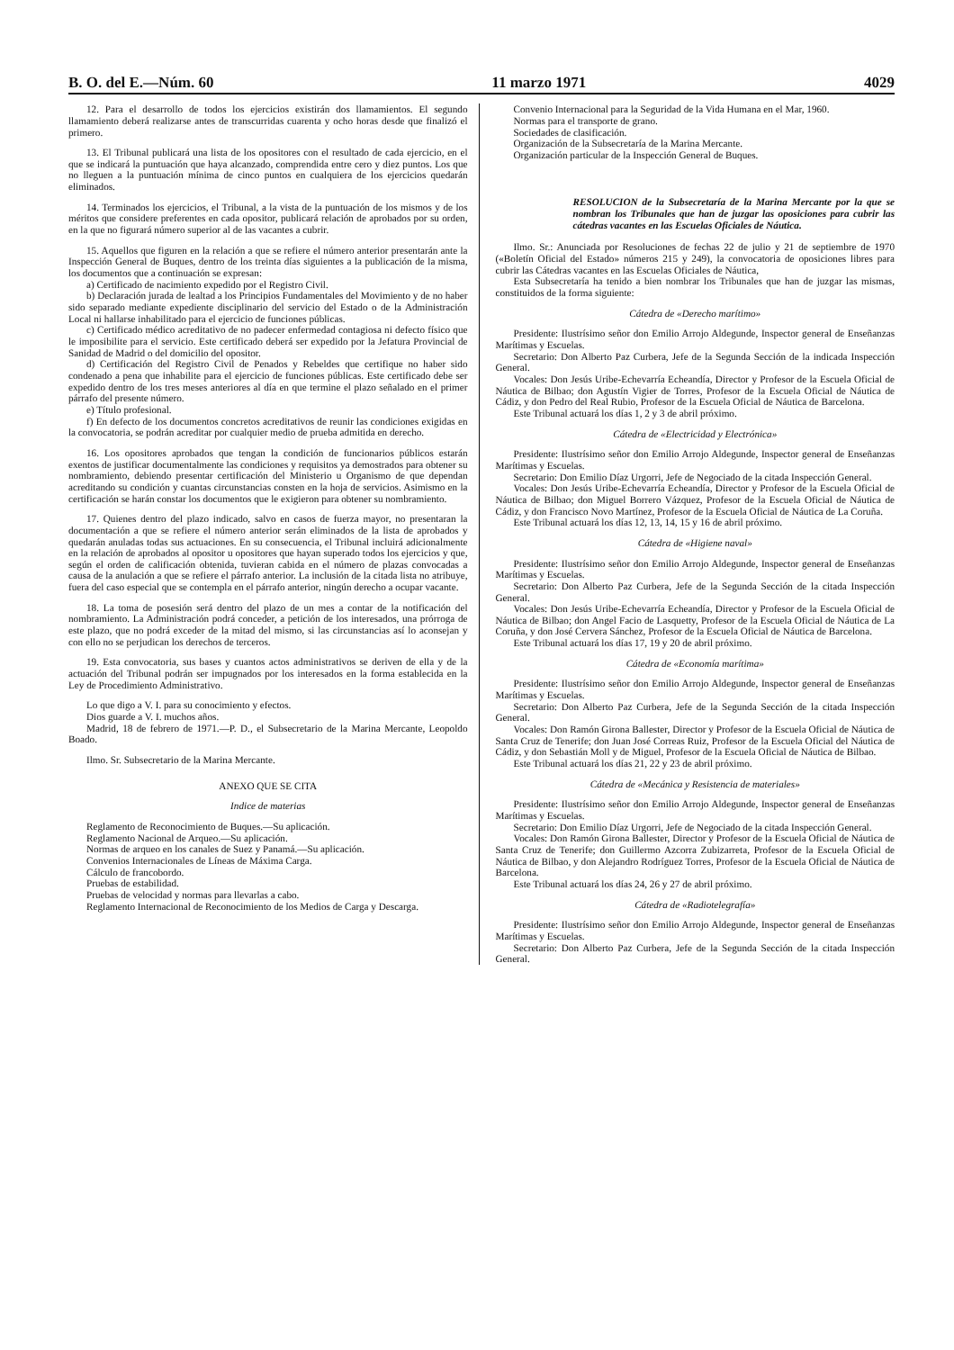B. O. del E.—Núm. 60 11 marzo 1971 4029
12. Para el desarrollo de todos los ejercicios existirán dos llamamientos. El segundo llamamiento deberá realizarse antes de transcurridas cuarenta y ocho horas desde que finalizó el primero.
13. El Tribunal publicará una lista de los opositores con el resultado de cada ejercicio, en el que se indicará la puntuación que haya alcanzado, comprendida entre cero y diez puntos. Los que no lleguen a la puntuación mínima de cinco puntos en cualquiera de los ejercicios quedarán eliminados.
14. Terminados los ejercicios, el Tribunal, a la vista de la puntuación de los mismos y de los méritos que considere preferentes en cada opositor, publicará relación de aprobados por su orden, en la que no figurará número superior al de las vacantes a cubrir.
15. Aquellos que figuren en la relación a que se refiere el número anterior presentarán ante la Inspección General de Buques, dentro de los treinta días siguientes a la publicación de la misma, los documentos que a continuación se expresan:
a) Certificado de nacimiento expedido por el Registro Civil.
b) Declaración jurada de lealtad a los Principios Fundamentales del Movimiento y de no haber sido separado mediante expediente disciplinario del servicio del Estado o de la Administración Local ni hallarse inhabilitado para el ejercicio de funciones públicas.
c) Certificado médico acreditativo de no padecer enfermedad contagiosa ni defecto físico que le imposibilite para el servicio. Este certificado deberá ser expedido por la Jefatura Provincial de Sanidad de Madrid o del domicilio del opositor.
d) Certificación del Registro Civil de Penados y Rebeldes que certifique no haber sido condenado a pena que inhabilite para el ejercicio de funciones públicas. Este certificado debe ser expedido dentro de los tres meses anteriores al día en que termine el plazo señalado en el primer párrafo del presente número.
e) Título profesional.
f) En defecto de los documentos concretos acreditativos de reunir las condiciones exigidas en la convocatoria, se podrán acreditar por cualquier medio de prueba admitida en derecho.
16. Los opositores aprobados que tengan la condición de funcionarios públicos estarán exentos de justificar documentalmente las condiciones y requisitos ya demostrados para obtener su nombramiento, debiendo presentar certificación del Ministerio u Organismo de que dependan acreditando su condición y cuantas circunstancias consten en la hoja de servicios. Asimismo en la certificación se harán constar los documentos que le exigieron para obtener su nombramiento.
17. Quienes dentro del plazo indicado, salvo en casos de fuerza mayor, no presentaran la documentación a que se refiere el número anterior serán eliminados de la lista de aprobados y quedarán anuladas todas sus actuaciones. En su consecuencia, el Tribunal incluirá adicionalmente en la relación de aprobados al opositor u opositores que hayan superado todos los ejercicios y que, según el orden de calificación obtenida, tuvieran cabida en el número de plazas convocadas a causa de la anulación a que se refiere el párrafo anterior. La inclusión de la citada lista no atribuye, fuera del caso especial que se contempla en el párrafo anterior, ningún derecho a ocupar vacante.
18. La toma de posesión será dentro del plazo de un mes a contar de la notificación del nombramiento. La Administración podrá conceder, a petición de los interesados, una prórroga de este plazo, que no podrá exceder de la mitad del mismo, si las circunstancias así lo aconsejan y con ello no se perjudican los derechos de terceros.
19. Esta convocatoria, sus bases y cuantos actos administrativos se deriven de ella y de la actuación del Tribunal podrán ser impugnados por los interesados en la forma establecida en la Ley de Procedimiento Administrativo.
Lo que digo a V. I. para su conocimiento y efectos.
Dios guarde a V. I. muchos años.
Madrid, 18 de febrero de 1971.—P. D., el Subsecretario de la Marina Mercante, Leopoldo Boado.
Ilmo. Sr. Subsecretario de la Marina Mercante.
ANEXO QUE SE CITA
Indice de materias
Reglamento de Reconocimiento de Buques.—Su aplicación.
Reglamento Nacional de Arqueo.—Su aplicación.
Normas de arqueo en los canales de Suez y Panamá.—Su aplicación.
Convenios Internacionales de Líneas de Máxima Carga.
Cálculo de francobordo.
Pruebas de estabilidad.
Pruebas de velocidad y normas para llevarlas a cabo.
Reglamento Internacional de Reconocimiento de los Medios de Carga y Descarga.
Convenio Internacional para la Seguridad de la Vida Humana en el Mar, 1960.
Normas para el transporte de grano.
Sociedades de clasificación.
Organización de la Subsecretaría de la Marina Mercante.
Organización particular de la Inspección General de Buques.
RESOLUCION de la Subsecretaría de la Marina Mercante por la que se nombran los Tribunales que han de juzgar las oposiciones para cubrir las cátedras vacantes en las Escuelas Oficiales de Náutica.
Ilmo. Sr.: Anunciada por Resoluciones de fechas 22 de julio y 21 de septiembre de 1970 («Boletín Oficial del Estado» números 215 y 249), la convocatoria de oposiciones libres para cubrir las Cátedras vacantes en las Escuelas Oficiales de Náutica,
Esta Subsecretaría ha tenido a bien nombrar los Tribunales que han de juzgar las mismas, constituidos de la forma siguiente:
Cátedra de «Derecho marítimo»
Presidente: Ilustrísimo señor don Emilio Arrojo Aldegunde, Inspector general de Enseñanzas Marítimas y Escuelas.
Secretario: Don Alberto Paz Curbera, Jefe de la Segunda Sección de la indicada Inspección General.
Vocales: Don Jesús Uribe-Echevarría Echeandía, Director y Profesor de la Escuela Oficial de Náutica de Bilbao; don Agustín Vigier de Torres, Profesor de la Escuela Oficial de Náutica de Cádiz, y don Pedro del Real Rubio, Profesor de la Escuela Oficial de Náutica de Barcelona.
Este Tribunal actuará los días 1, 2 y 3 de abril próximo.
Cátedra de «Electricidad y Electrónica»
Presidente: Ilustrísimo señor don Emilio Arrojo Aldegunde, Inspector general de Enseñanzas Marítimas y Escuelas.
Secretario: Don Emilio Díaz Urgorri, Jefe de Negociado de la citada Inspección General.
Vocales: Don Jesús Uribe-Echevarría Echeandía, Director y Profesor de la Escuela Oficial de Náutica de Bilbao; don Miguel Borrero Vázquez, Profesor de la Escuela Oficial de Náutica de Cádiz, y don Francisco Novo Martínez, Profesor de la Escuela Oficial de Náutica de La Coruña.
Este Tribunal actuará los días 12, 13, 14, 15 y 16 de abril próximo.
Cátedra de «Higiene naval»
Presidente: Ilustrísimo señor don Emilio Arrojo Aldegunde, Inspector general de Enseñanzas Marítimas y Escuelas.
Secretario: Don Alberto Paz Curbera, Jefe de la Segunda Sección de la citada Inspección General.
Vocales: Don Jesús Uribe-Echevarría Echeandía, Director y Profesor de la Escuela Oficial de Náutica de Bilbao; don Angel Facio de Lasquetty, Profesor de la Escuela Oficial de Náutica de La Coruña, y don José Cervera Sánchez, Profesor de la Escuela Oficial de Náutica de Barcelona.
Este Tribunal actuará los días 17, 19 y 20 de abril próximo.
Cátedra de «Economía marítima»
Presidente: Ilustrísimo señor don Emilio Arrojo Aldegunde, Inspector general de Enseñanzas Marítimas y Escuelas.
Secretario: Don Alberto Paz Curbera, Jefe de la Segunda Sección de la citada Inspección General.
Vocales: Don Ramón Girona Ballester, Director y Profesor de la Escuela Oficial de Náutica de Santa Cruz de Tenerife; don Juan José Correas Ruiz, Profesor de la Escuela Oficial del Náutica de Cádiz, y don Sebastián Moll y de Miguel, Profesor de la Escuela Oficial de Náutica de Bilbao.
Este Tribunal actuará los días 21, 22 y 23 de abril próximo.
Cátedra de «Mecánica y Resistencia de materiales»
Presidente: Ilustrísimo señor don Emilio Arrojo Aldegunde, Inspector general de Enseñanzas Marítimas y Escuelas.
Secretario: Don Emilio Díaz Urgorri, Jefe de Negociado de la citada Inspección General.
Vocales: Don Ramón Girona Ballester, Director y Profesor de la Escuela Oficial de Náutica de Santa Cruz de Tenerife; don Guillermo Azcorra Zubizarreta, Profesor de la Escuela Oficial de Náutica de Bilbao, y don Alejandro Rodríguez Torres, Profesor de la Escuela Oficial de Náutica de Barcelona.
Este Tribunal actuará los días 24, 26 y 27 de abril próximo.
Cátedra de «Radiotelegrafía»
Presidente: Ilustrísimo señor don Emilio Arrojo Aldegunde, Inspector general de Enseñanzas Marítimas y Escuelas.
Secretario: Don Alberto Paz Curbera, Jefe de la Segunda Sección de la citada Inspección General.